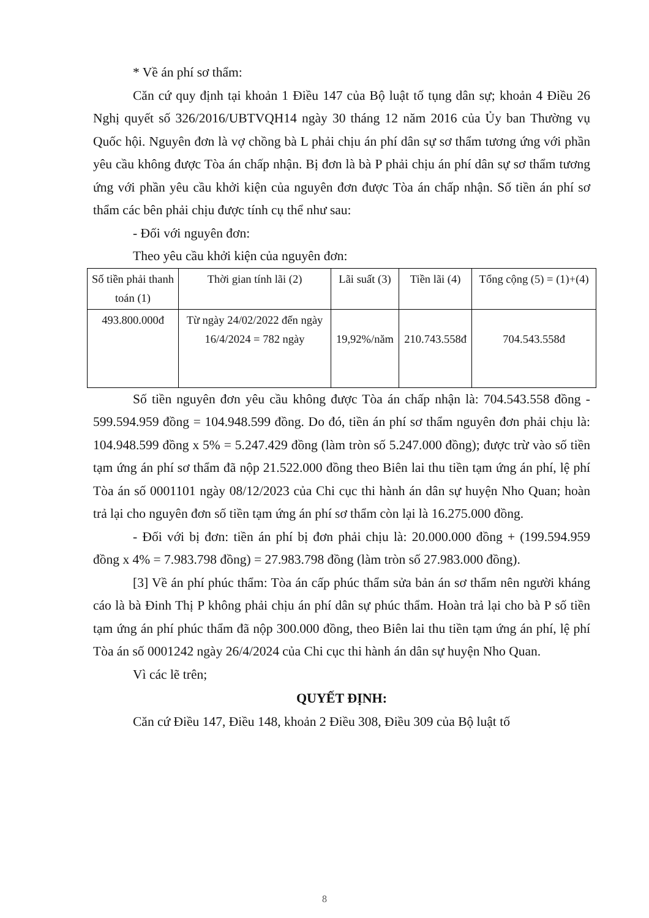* Về án phí sơ thẩm:
Căn cứ quy định tại khoản 1 Điều 147 của Bộ luật tố tụng dân sự; khoản 4 Điều 26 Nghị quyết số 326/2016/UBTVQH14 ngày 30 tháng 12 năm 2016 của Ủy ban Thường vụ Quốc hội. Nguyên đơn là vợ chồng bà L phải chịu án phí dân sự sơ thẩm tương ứng với phần yêu cầu không được Tòa án chấp nhận. Bị đơn là bà P phải chịu án phí dân sự sơ thẩm tương ứng với phần yêu cầu khởi kiện của nguyên đơn được Tòa án chấp nhận. Số tiền án phí sơ thẩm các bên phải chịu được tính cụ thể như sau:
- Đối với nguyên đơn:
Theo yêu cầu khởi kiện của nguyên đơn:
| Số tiền phải thanh toán (1) | Thời gian tính lãi (2) | Lãi suất (3) | Tiền lãi (4) | Tổng cộng (5) = (1)+(4) |
| --- | --- | --- | --- | --- |
| 493.800.000đ | Từ ngày 24/02/2022 đến ngày 16/4/2024 = 782 ngày | 19,92%/năm | 210.743.558đ | 704.543.558đ |
Số tiền nguyên đơn yêu cầu không được Tòa án chấp nhận là: 704.543.558 đồng - 599.594.959 đồng = 104.948.599 đồng. Do đó, tiền án phí sơ thẩm nguyên đơn phải chịu là: 104.948.599 đồng x 5% = 5.247.429 đồng (làm tròn số 5.247.000 đồng); được trừ vào số tiền tạm ứng án phí sơ thẩm đã nộp 21.522.000 đồng theo Biên lai thu tiền tạm ứng án phí, lệ phí Tòa án số 0001101 ngày 08/12/2023 của Chi cục thi hành án dân sự huyện Nho Quan; hoàn trả lại cho nguyên đơn số tiền tạm ứng án phí sơ thẩm còn lại là 16.275.000 đồng.
- Đối với bị đơn: tiền án phí bị đơn phải chịu là: 20.000.000 đồng + (199.594.959 đồng x 4% = 7.983.798 đồng) = 27.983.798 đồng (làm tròn số 27.983.000 đồng).
[3] Về án phí phúc thẩm: Tòa án cấp phúc thẩm sửa bản án sơ thẩm nên người kháng cáo là bà Đinh Thị P không phải chịu án phí dân sự phúc thẩm. Hoàn trả lại cho bà P số tiền tạm ứng án phí phúc thẩm đã nộp 300.000 đồng, theo Biên lai thu tiền tạm ứng án phí, lệ phí Tòa án số 0001242 ngày 26/4/2024 của Chi cục thi hành án dân sự huyện Nho Quan.
Vì các lẽ trên;
QUYẾT ĐỊNH:
Căn cứ Điều 147, Điều 148, khoản 2 Điều 308, Điều 309 của Bộ luật tố
8